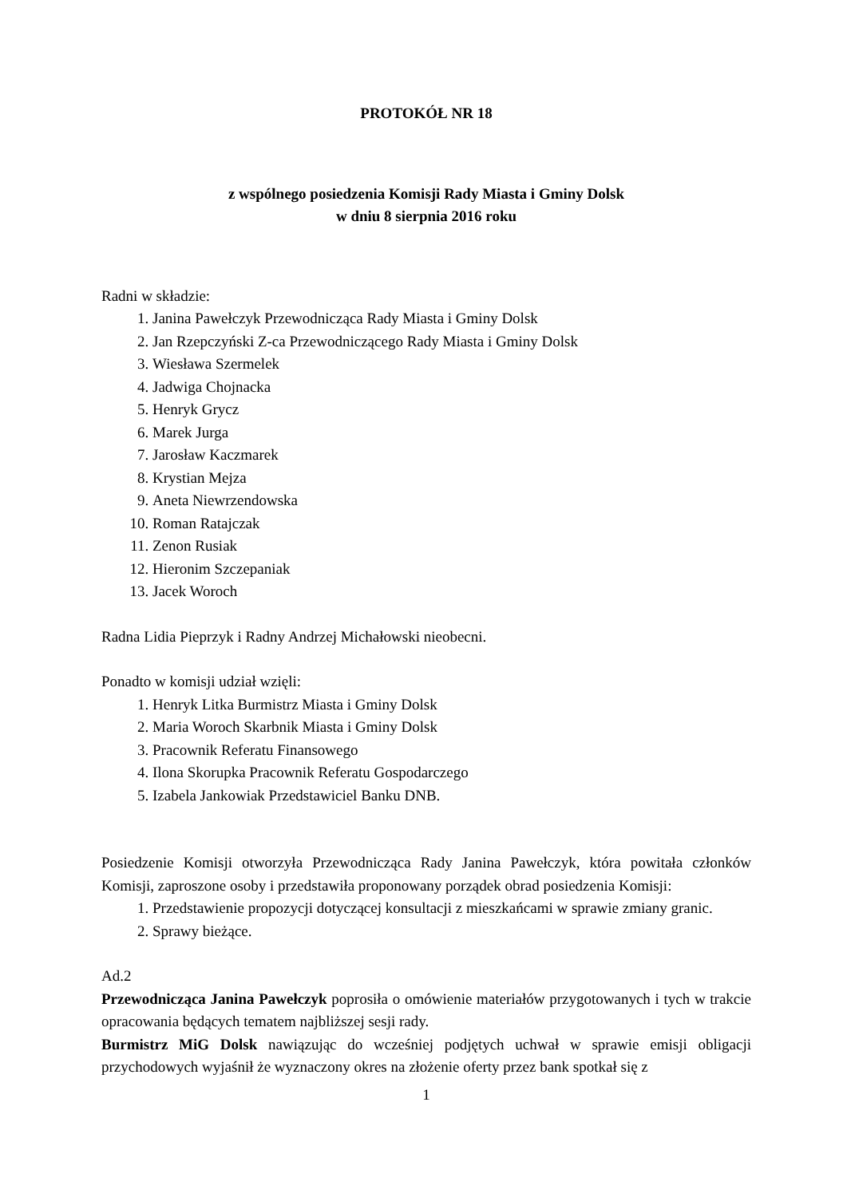PROTOKÓŁ NR 18
z wspólnego posiedzenia Komisji Rady Miasta i Gminy Dolsk
w dniu 8 sierpnia 2016 roku
Radni w składzie:
1. Janina Pawełczyk Przewodnicząca Rady Miasta i Gminy Dolsk
2. Jan Rzepczyński Z-ca Przewodniczącego Rady Miasta i Gminy Dolsk
3. Wiesława Szermelek
4. Jadwiga Chojnacka
5. Henryk Grycz
6. Marek Jurga
7. Jarosław Kaczmarek
8. Krystian Mejza
9. Aneta Niewrzendowska
10. Roman Ratajczak
11. Zenon Rusiak
12. Hieronim Szczepaniak
13. Jacek Woroch
Radna Lidia Pieprzyk i Radny Andrzej Michałowski nieobecni.
Ponadto w komisji udział wzięli:
1. Henryk Litka Burmistrz Miasta i Gminy Dolsk
2. Maria Woroch Skarbnik Miasta i Gminy Dolsk
3. Pracownik Referatu Finansowego
4. Ilona Skorupka Pracownik Referatu Gospodarczego
5. Izabela Jankowiak Przedstawiciel Banku DNB.
Posiedzenie Komisji otworzyła Przewodnicząca Rady Janina Pawełczyk, która powitała członków Komisji, zaproszone osoby i przedstawiła proponowany porządek obrad posiedzenia Komisji:
1. Przedstawienie propozycji dotyczącej konsultacji z mieszkańcami w sprawie zmiany granic.
2. Sprawy bieżące.
Ad.2
Przewodnicząca Janina Pawełczyk poprosiła o omówienie materiałów przygotowanych i tych w trakcie opracowania będących tematem najbliższej sesji rady.
Burmistrz MiG Dolsk nawiązując do wcześniej podjętych uchwał w sprawie emisji obligacji przychodowych wyjaśnił że wyznaczony okres na złożenie oferty przez bank spotkał się z
1